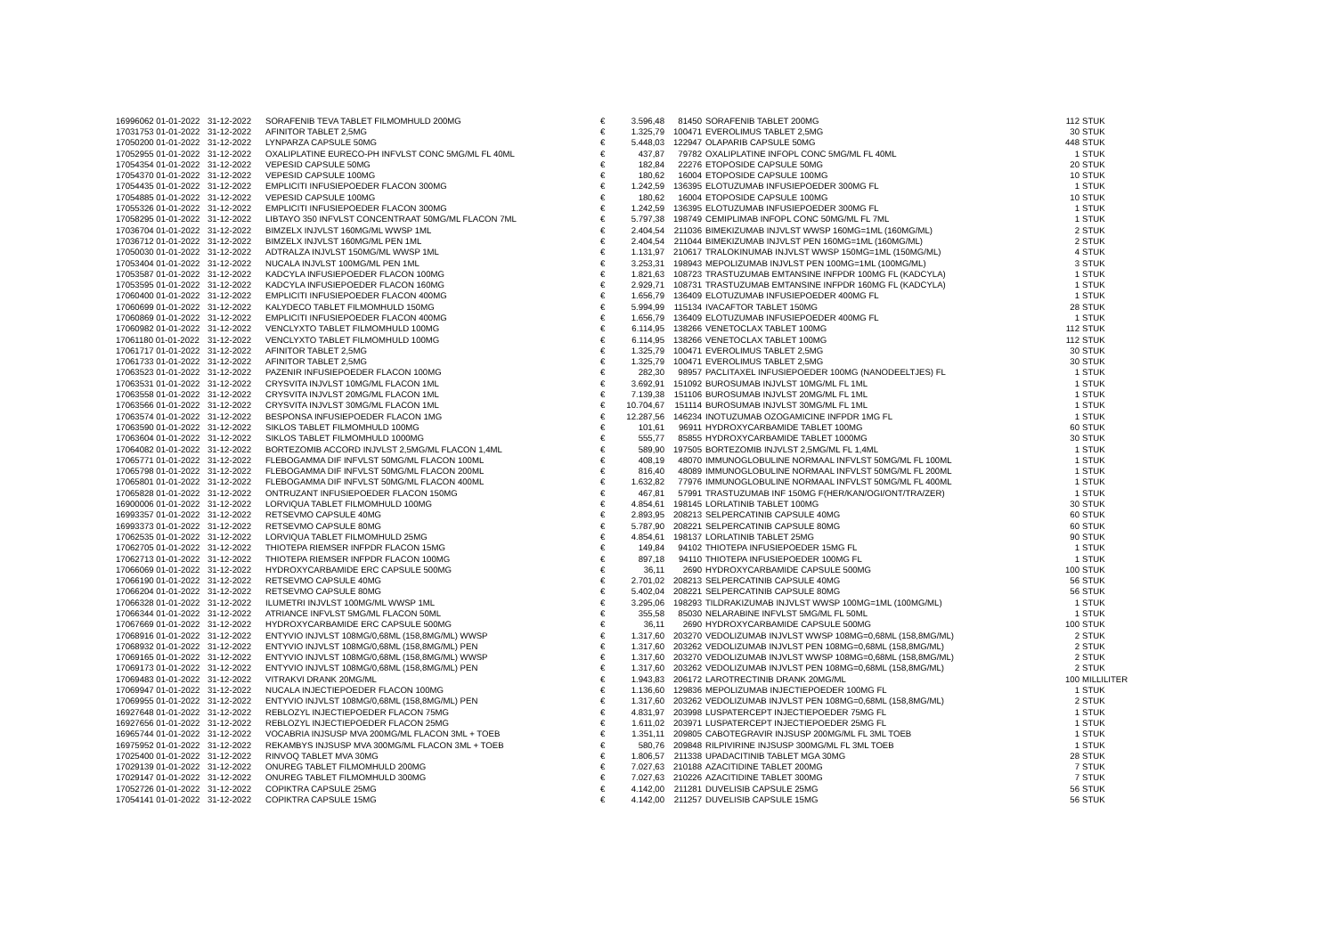| 16996062 01-01-2022 | 31-12-2022 | SORAFENIB TEVA TABLET FILMOMHULD 200MG | € | 3.596,48 | 81450 | SORAFENIB TABLET 200MG | 112 | STUK |
| 17031753 01-01-2022 | 31-12-2022 | AFINITOR TABLET 2,5MG | € | 1.325,79 | 100471 | EVEROLIMUS TABLET 2,5MG | 30 | STUK |
| 17050200 01-01-2022 | 31-12-2022 | LYNPARZA CAPSULE 50MG | € | 5.448,03 | 122947 | OLAPARIB CAPSULE 50MG | 448 | STUK |
| 17052955 01-01-2022 | 31-12-2022 | OXALIPLATINE EURECO-PH INFVLST CONC 5MG/ML FL 40ML | € | 437,87 | 79782 | OXALIPLATINE INFOPL CONC 5MG/ML FL 40ML | 1 | STUK |
| 17054354 01-01-2022 | 31-12-2022 | VEPESID CAPSULE 50MG | € | 182,84 | 22276 | ETOPOSIDE CAPSULE 50MG | 20 | STUK |
| 17054370 01-01-2022 | 31-12-2022 | VEPESID CAPSULE 100MG | € | 180,62 | 16004 | ETOPOSIDE CAPSULE 100MG | 10 | STUK |
| 17054435 01-01-2022 | 31-12-2022 | EMPLICITI INFUSIEPOEDER FLACON 300MG | € | 1.242,59 | 136395 | ELOTUZUMAB INFUSIEPOEDER 300MG FL | 1 | STUK |
| 17054885 01-01-2022 | 31-12-2022 | VEPESID CAPSULE 100MG | € | 180,62 | 16004 | ETOPOSIDE CAPSULE 100MG | 10 | STUK |
| 17055326 01-01-2022 | 31-12-2022 | EMPLICITI INFUSIEPOEDER FLACON 300MG | € | 1.242,59 | 136395 | ELOTUZUMAB INFUSIEPOEDER 300MG FL | 1 | STUK |
| 17058295 01-01-2022 | 31-12-2022 | LIBTAYO 350 INFVLST CONCENTRAAT 50MG/ML FLACON 7ML | € | 5.797,38 | 198749 | CEMIPLIMAB INFOPL CONC 50MG/ML FL 7ML | 1 | STUK |
| 17036704 01-01-2022 | 31-12-2022 | BIMZELX INJVLST 160MG/ML WWSP 1ML | € | 2.404,54 | 211036 | BIMEKIZUMAB INJVLST WWSP 160MG=1ML (160MG/ML) | 2 | STUK |
| 17036712 01-01-2022 | 31-12-2022 | BIMZELX INJVLST 160MG/ML PEN 1ML | € | 2.404,54 | 211044 | BIMEKIZUMAB INJVLST PEN 160MG=1ML (160MG/ML) | 2 | STUK |
| 17050030 01-01-2022 | 31-12-2022 | ADTRALZA INJVLST 150MG/ML WWSP 1ML | € | 1.131,97 | 210617 | TRALOKINUMAB INJVLST WWSP 150MG=1ML (150MG/ML) | 4 | STUK |
| 17053404 01-01-2022 | 31-12-2022 | NUCALA INJVLST 100MG/ML PEN 1ML | € | 3.253,31 | 198943 | MEPOLIZUMAB INJVLST PEN 100MG=1ML (100MG/ML) | 3 | STUK |
| 17053587 01-01-2022 | 31-12-2022 | KADCYLA INFUSIEPOEDER FLACON 100MG | € | 1.821,63 | 108723 | TRASTUZUMAB EMTANSINE INFPDR 100MG FL (KADCYLA) | 1 | STUK |
| 17053595 01-01-2022 | 31-12-2022 | KADCYLA INFUSIEPOEDER FLACON 160MG | € | 2.929,71 | 108731 | TRASTUZUMAB EMTANSINE INFPDR 160MG FL (KADCYLA) | 1 | STUK |
| 17060400 01-01-2022 | 31-12-2022 | EMPLICITI INFUSIEPOEDER FLACON 400MG | € | 1.656,79 | 136409 | ELOTUZUMAB INFUSIEPOEDER 400MG FL | 1 | STUK |
| 17060699 01-01-2022 | 31-12-2022 | KALYDECO TABLET FILMOMHULD 150MG | € | 5.994,99 | 115134 | IVACAFTOR TABLET 150MG | 28 | STUK |
| 17060869 01-01-2022 | 31-12-2022 | EMPLICITI INFUSIEPOEDER FLACON 400MG | € | 1.656,79 | 136409 | ELOTUZUMAB INFUSIEPOEDER 400MG FL | 1 | STUK |
| 17060982 01-01-2022 | 31-12-2022 | VENCLYXTO TABLET FILMOMHULD 100MG | € | 6.114,95 | 138266 | VENETOCLAX TABLET 100MG | 112 | STUK |
| 17061180 01-01-2022 | 31-12-2022 | VENCLYXTO TABLET FILMOMHULD 100MG | € | 6.114,95 | 138266 | VENETOCLAX TABLET 100MG | 112 | STUK |
| 17061717 01-01-2022 | 31-12-2022 | AFINITOR TABLET 2,5MG | € | 1.325,79 | 100471 | EVEROLIMUS TABLET 2,5MG | 30 | STUK |
| 17061733 01-01-2022 | 31-12-2022 | AFINITOR TABLET 2,5MG | € | 1.325,79 | 100471 | EVEROLIMUS TABLET 2,5MG | 30 | STUK |
| 17063523 01-01-2022 | 31-12-2022 | PAZENIR INFUSIEPOEDER FLACON 100MG | € | 282,30 | 98957 | PACLITAXEL INFUSIEPOEDER 100MG (NANODEELTJES) FL | 1 | STUK |
| 17063531 01-01-2022 | 31-12-2022 | CRYSVITA INJVLST 10MG/ML FLACON 1ML | € | 3.692,91 | 151092 | BUROSUMAB INJVLST 10MG/ML FL 1ML | 1 | STUK |
| 17063558 01-01-2022 | 31-12-2022 | CRYSVITA INJVLST 20MG/ML FLACON 1ML | € | 7.139,38 | 151106 | BUROSUMAB INJVLST 20MG/ML FL 1ML | 1 | STUK |
| 17063566 01-01-2022 | 31-12-2022 | CRYSVITA INJVLST 30MG/ML FLACON 1ML | € | 10.704,67 | 151114 | BUROSUMAB INJVLST 30MG/ML FL 1ML | 1 | STUK |
| 17063574 01-01-2022 | 31-12-2022 | BESPONSA INFUSIEPOEDER FLACON 1MG | € | 12.287,56 | 146234 | INOTUZUMAB OZOGAMICINE INFPDR 1MG FL | 1 | STUK |
| 17063590 01-01-2022 | 31-12-2022 | SIKLOS TABLET FILMOMHULD 100MG | € | 101,61 | 96911 | HYDROXYCARBAMIDE TABLET 100MG | 60 | STUK |
| 17063604 01-01-2022 | 31-12-2022 | SIKLOS TABLET FILMOMHULD 1000MG | € | 555,77 | 85855 | HYDROXYCARBAMIDE TABLET 1000MG | 30 | STUK |
| 17064082 01-01-2022 | 31-12-2022 | BORTEZOMIB ACCORD INJVLST 2,5MG/ML FLACON 1,4ML | € | 589,90 | 197505 | BORTEZOMIB INJVLST 2,5MG/ML FL 1,4ML | 1 | STUK |
| 17065771 01-01-2022 | 31-12-2022 | FLEBOGAMMA DIF INFVLST 50MG/ML FLACON 100ML | € | 408,19 | 48070 | IMMUNOGLOBULINE NORMAAL INFVLST 50MG/ML FL 100ML | 1 | STUK |
| 17065798 01-01-2022 | 31-12-2022 | FLEBOGAMMA DIF INFVLST 50MG/ML FLACON 200ML | € | 816,40 | 48089 | IMMUNOGLOBULINE NORMAAL INFVLST 50MG/ML FL 200ML | 1 | STUK |
| 17065801 01-01-2022 | 31-12-2022 | FLEBOGAMMA DIF INFVLST 50MG/ML FLACON 400ML | € | 1.632,82 | 77976 | IMMUNOGLOBULINE NORMAAL INFVLST 50MG/ML FL 400ML | 1 | STUK |
| 17065828 01-01-2022 | 31-12-2022 | ONTRUZANT INFUSIEPOEDER FLACON 150MG | € | 467,81 | 57991 | TRASTUZUMAB INF 150MG F(HER/KAN/OGI/ONT/TRA/ZER) | 1 | STUK |
| 16900006 01-01-2022 | 31-12-2022 | LORVIQUA TABLET FILMOMHULD 100MG | € | 4.854,61 | 198145 | LORLATINIB TABLET 100MG | 30 | STUK |
| 16993357 01-01-2022 | 31-12-2022 | RETSEVMO CAPSULE 40MG | € | 2.893,95 | 208213 | SELPERCATINIB CAPSULE 40MG | 60 | STUK |
| 16993373 01-01-2022 | 31-12-2022 | RETSEVMO CAPSULE 80MG | € | 5.787,90 | 208221 | SELPERCATINIB CAPSULE 80MG | 60 | STUK |
| 17062535 01-01-2022 | 31-12-2022 | LORVIQUA TABLET FILMOMHULD 25MG | € | 4.854,61 | 198137 | LORLATINIB TABLET 25MG | 90 | STUK |
| 17062705 01-01-2022 | 31-12-2022 | THIOTEPA RIEMSER INFPDR FLACON 15MG | € | 149,84 | 94102 | THIOTEPA INFUSIEPOEDER 15MG FL | 1 | STUK |
| 17062713 01-01-2022 | 31-12-2022 | THIOTEPA RIEMSER INFPDR FLACON 100MG | € | 897,18 | 94110 | THIOTEPA INFUSIEPOEDER 100MG FL | 1 | STUK |
| 17066069 01-01-2022 | 31-12-2022 | HYDROXYCARBAMIDE ERC CAPSULE 500MG | € | 36,11 | 2690 | HYDROXYCARBAMIDE CAPSULE 500MG | 100 | STUK |
| 17066190 01-01-2022 | 31-12-2022 | RETSEVMO CAPSULE 40MG | € | 2.701,02 | 208213 | SELPERCATINIB CAPSULE 40MG | 56 | STUK |
| 17066204 01-01-2022 | 31-12-2022 | RETSEVMO CAPSULE 80MG | € | 5.402,04 | 208221 | SELPERCATINIB CAPSULE 80MG | 56 | STUK |
| 17066328 01-01-2022 | 31-12-2022 | ILUMETRI INJVLST 100MG/ML WWSP 1ML | € | 3.295,06 | 198293 | TILDRAKIZUMAB INJVLST WWSP 100MG=1ML (100MG/ML) | 1 | STUK |
| 17066344 01-01-2022 | 31-12-2022 | ATRIANCE INFVLST 5MG/ML FLACON 50ML | € | 355,58 | 85030 | NELARABINE INFVLST 5MG/ML FL 50ML | 1 | STUK |
| 17067669 01-01-2022 | 31-12-2022 | HYDROXYCARBAMIDE ERC CAPSULE 500MG | € | 36,11 | 2690 | HYDROXYCARBAMIDE CAPSULE 500MG | 100 | STUK |
| 17068916 01-01-2022 | 31-12-2022 | ENTYVIO INJVLST 108MG/0,68ML (158,8MG/ML) WWSP | € | 1.317,60 | 203270 | VEDOLIZUMAB INJVLST WWSP 108MG=0,68ML (158,8MG/ML) | 2 | STUK |
| 17068932 01-01-2022 | 31-12-2022 | ENTYVIO INJVLST 108MG/0,68ML (158,8MG/ML) PEN | € | 1.317,60 | 203262 | VEDOLIZUMAB INJVLST PEN 108MG=0,68ML (158,8MG/ML) | 2 | STUK |
| 17069165 01-01-2022 | 31-12-2022 | ENTYVIO INJVLST 108MG/0,68ML (158,8MG/ML) WWSP | € | 1.317,60 | 203270 | VEDOLIZUMAB INJVLST WWSP 108MG=0,68ML (158,8MG/ML) | 2 | STUK |
| 17069173 01-01-2022 | 31-12-2022 | ENTYVIO INJVLST 108MG/0,68ML (158,8MG/ML) PEN | € | 1.317,60 | 203262 | VEDOLIZUMAB INJVLST PEN 108MG=0,68ML (158,8MG/ML) | 2 | STUK |
| 17069483 01-01-2022 | 31-12-2022 | VITRAKVI DRANK 20MG/ML | € | 1.943,83 | 206172 | LAROTRECTINIB DRANK 20MG/ML | 100 | MILLILITER |
| 17069947 01-01-2022 | 31-12-2022 | NUCALA INJECTIEPOEDER FLACON 100MG | € | 1.136,60 | 129836 | MEPOLIZUMAB INJECTIEPOEDER 100MG FL | 1 | STUK |
| 17069955 01-01-2022 | 31-12-2022 | ENTYVIO INJVLST 108MG/0,68ML (158,8MG/ML) PEN | € | 1.317,60 | 203262 | VEDOLIZUMAB INJVLST PEN 108MG=0,68ML (158,8MG/ML) | 2 | STUK |
| 16927648 01-01-2022 | 31-12-2022 | REBLOZYL INJECTIEPOEDER FLACON 75MG | € | 4.831,97 | 203998 | LUSPATERCEPT INJECTIEPOEDER 75MG FL | 1 | STUK |
| 16927656 01-01-2022 | 31-12-2022 | REBLOZYL INJECTIEPOEDER FLACON 25MG | € | 1.611,02 | 203971 | LUSPATERCEPT INJECTIEPOEDER 25MG FL | 1 | STUK |
| 16965744 01-01-2022 | 31-12-2022 | VOCABRIA INJSUSP MVA 200MG/ML FLACON 3ML + TOEB | € | 1.351,11 | 209805 | CABOTEGRAVIR INJSUSP 200MG/ML FL 3ML TOEB | 1 | STUK |
| 16975952 01-01-2022 | 31-12-2022 | REKAMBYS INJSUSP MVA 300MG/ML FLACON 3ML + TOEB | € | 580,76 | 209848 | RILPIVIRINE INJSUSP 300MG/ML FL 3ML TOEB | 1 | STUK |
| 17025400 01-01-2022 | 31-12-2022 | RINVOQ TABLET MVA 30MG | € | 1.806,57 | 211338 | UPADACITINIB TABLET MGA 30MG | 28 | STUK |
| 17029139 01-01-2022 | 31-12-2022 | ONUREG TABLET FILMOMHULD 200MG | € | 7.027,63 | 210188 | AZACITIDINE TABLET 200MG | 7 | STUK |
| 17029147 01-01-2022 | 31-12-2022 | ONUREG TABLET FILMOMHULD 300MG | € | 7.027,63 | 210226 | AZACITIDINE TABLET 300MG | 7 | STUK |
| 17052726 01-01-2022 | 31-12-2022 | COPIKTRA CAPSULE 25MG | € | 4.142,00 | 211281 | DUVELISIB CAPSULE 25MG | 56 | STUK |
| 17054141 01-01-2022 | 31-12-2022 | COPIKTRA CAPSULE 15MG | € | 4.142,00 | 211257 | DUVELISIB CAPSULE 15MG | 56 | STUK |